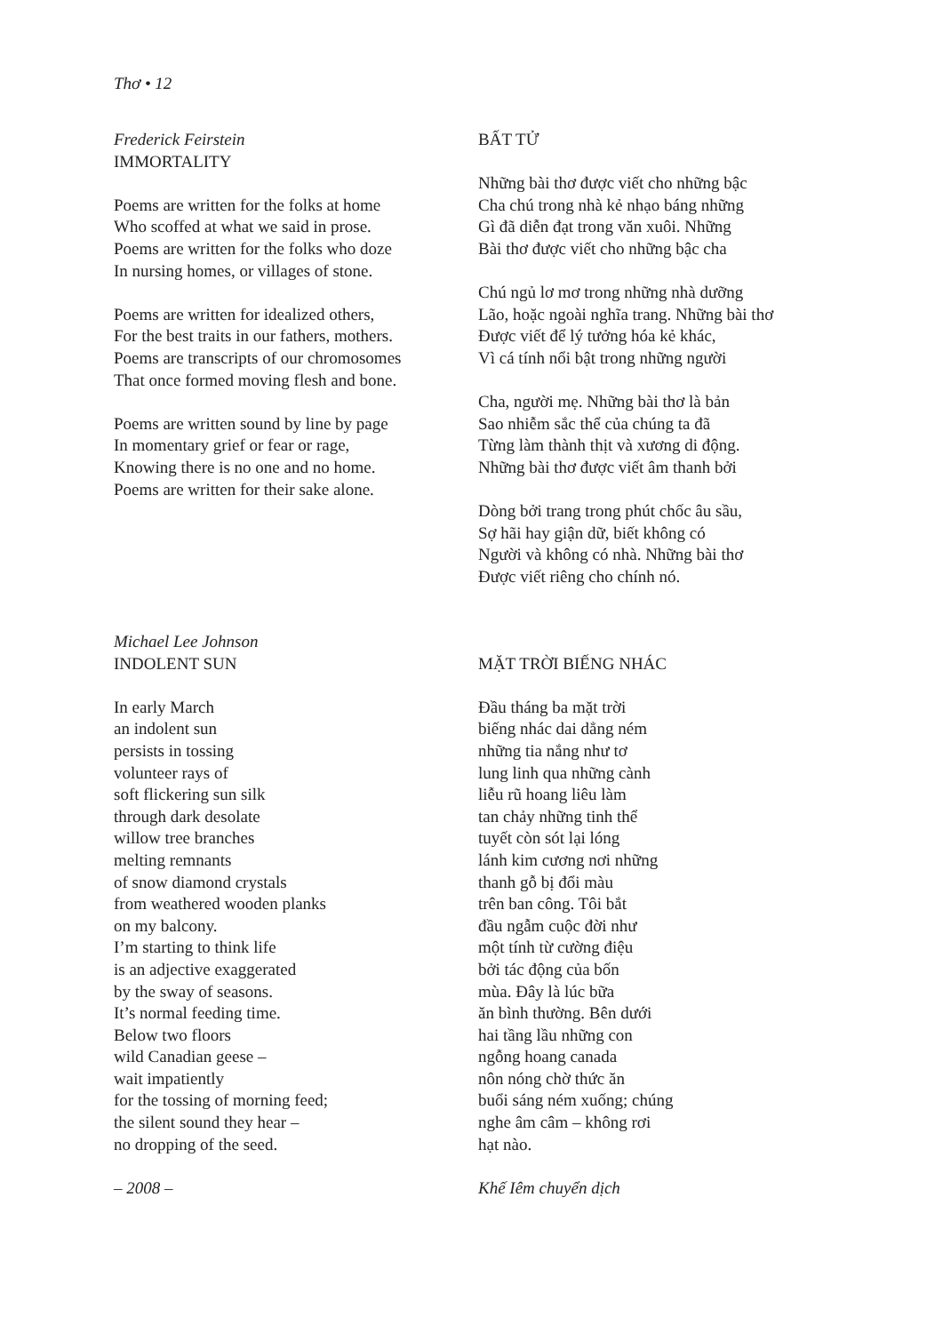Thơ • 12
Frederick Feirstein
IMMORTALITY
Poems are written for the folks at home
Who scoffed at what we said in prose.
Poems are written for the folks who doze
In nursing homes, or villages of stone.
Poems are written for idealized others,
For the best traits in our fathers, mothers.
Poems are transcripts of our chromosomes
That once formed moving flesh and bone.
Poems are written sound by line by page
In momentary grief or fear or rage,
Knowing there is no one and no home.
Poems are written for their sake alone.
BẤT TỬ
Những bài thơ được viết cho những bậc
Cha chú trong nhà kẻ nhạo báng những
Gì đã diễn đạt trong văn xuôi. Những
Bài thơ được viết cho những bậc cha
Chú ngủ lơ mơ trong những nhà dưỡng
Lão, hoặc ngoài nghĩa trang. Những bài thơ
Được viết để lý tưởng hóa kẻ khác,
Vì cá tính nổi bật trong những người
Cha, người mẹ. Những bài thơ là bản
Sao nhiễm sắc thể của chúng ta đã
Từng làm thành thịt và xương di động.
Những bài thơ được viết âm thanh bởi
Dòng bởi trang trong phút chốc âu sầu,
Sợ hãi hay giận dữ, biết không có
Người và không có nhà. Những bài thơ
Được viết riêng cho chính nó.
Michael Lee Johnson
INDOLENT SUN
In early March
an indolent sun
persists in tossing
volunteer rays of
soft flickering sun silk
through dark desolate
willow tree branches
melting remnants
of snow diamond crystals
from weathered wooden planks
on my balcony.
I’m starting to think life
is an adjective exaggerated
by the sway of seasons.
It’s normal feeding time.
Below two floors
wild Canadian geese –
wait impatiently
for the tossing of morning feed;
the silent sound they hear –
no dropping of the seed.
– 2008 –
MẶT TRỜI BIẾNG NHÁC
Đầu tháng ba mặt trời
biếng nhác dai dẳng ném
những tia nắng như tơ
lung linh qua những cành
liễu rũ hoang liêu làm
tan chảy những tinh thể
tuyết còn sót lại lóng
lánh kim cương nơi những
thanh gỗ bị đổi màu
trên ban công. Tôi bắt
đầu ngẫm cuộc đời như
một tính từ cường điệu
bởi tác động của bốn
mùa. Đây là lúc bữa
ăn bình thường. Bên dưới
hai tầng lầu những con
ngỗng hoang canada
nôn nóng chờ thức ăn
buổi sáng ném xuống; chúng
nghe âm câm – không rơi
hạt nào.
Khế Iêm chuyển dịch